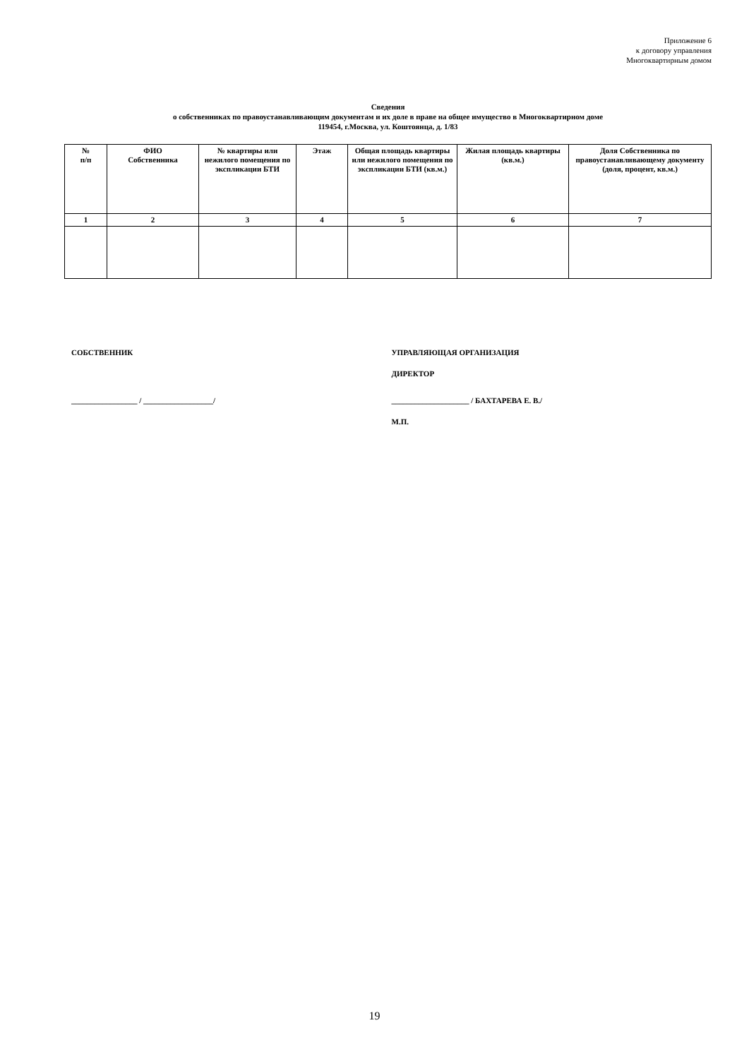Приложение 6
к договору управления
Многоквартирным домом
Сведения
о собственниках по правоустанавливающим документам и их доле в праве на общее имущество в Многоквартирном доме
119454, г.Москва, ул. Коштоянца, д. 1/83
| № п/п | ФИО Собственника | № квартиры или нежилого помещения по экспликации БТИ | Этаж | Общая площадь квартиры или нежилого помещения по экспликации БТИ (кв.м.) | Жилая площадь квартиры (кв.м.) | Доля Собственника по правоустанавливающему документу (доля, процент, кв.м.) |
| --- | --- | --- | --- | --- | --- | --- |
| 1 | 2 | 3 | 4 | 5 | 6 | 7 |
СОБСТВЕННИК
_________________ / __________________/
УПРАВЛЯЮЩАЯ ОРГАНИЗАЦИЯ
ДИРЕКТОР
____________________ / БАХТАРЕВА Е. В./
М.П.
19